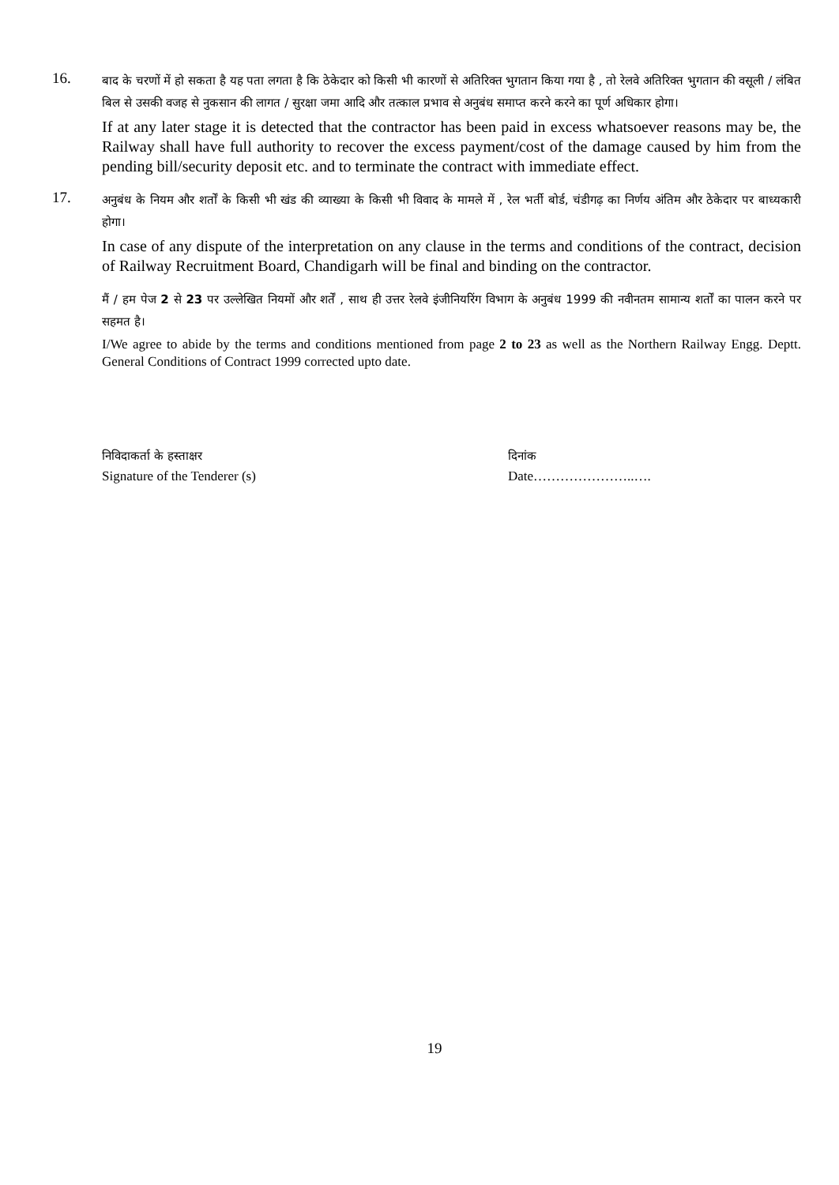16.
बाद के चरणों में हो सकता है यह पता लगता है कि ठेकेदार को किसी भी कारणों से अतिरिक्त भुगतान किया गया है , तो रेलवे अतिरिक्त भुगतान की वसूली / लंबित बिल से उसकी वजह से नुकसान की लागत / सुरक्षा जमा आदि और तत्काल प्रभाव से अनुबंध समाप्त करने करने का पूर्ण अधिकार होगा।
If at any later stage it is detected that the contractor has been paid in excess whatsoever reasons may be, the Railway shall have full authority to recover the excess payment/cost of the damage caused by him from the pending bill/security deposit etc. and to terminate the contract with immediate effect.
17.
अनुबंध के नियम और शर्तों के किसी भी खंड की व्याख्या के किसी भी विवाद के मामले में , रेल भर्ती बोर्ड, चंडीगढ़ का निर्णय अंतिम और ठेकेदार पर बाध्यकारी होगा।
In case of any dispute of the interpretation on any clause in the terms and conditions of the contract, decision of Railway Recruitment Board, Chandigarh will be final and binding on the contractor.
मैं / हम पेज 2 से 23 पर उल्लेखित नियमों और शर्तें , साथ ही उत्तर रेलवे इंजीनियरिंग विभाग के अनुबंध 1999 की नवीनतम सामान्य शर्तों का पालन करने पर सहमत है।
I/We agree to abide by the terms and conditions mentioned from page 2 to 23 as well as the Northern Railway Engg. Deptt. General Conditions of Contract 1999 corrected upto date.
निविदाकर्ता के हस्ताक्षर
Signature of the Tenderer (s)
दिनांक
Date…………………..….
19